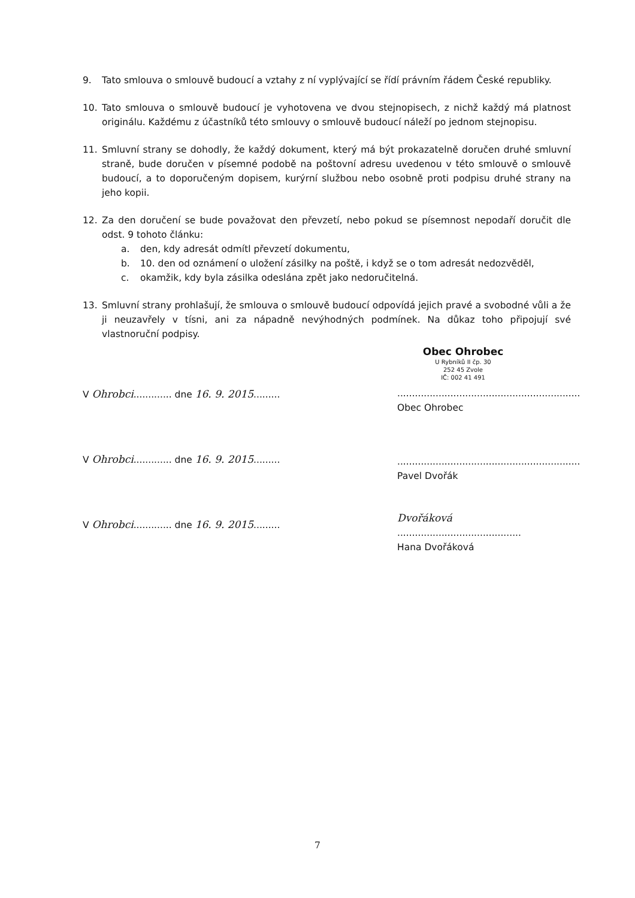9. Tato smlouva o smlouvě budoucí a vztahy z ní vyplývající se řídí právním řádem České republiky.
10. Tato smlouva o smlouvě budoucí je vyhotovena ve dvou stejnopisech, z nichž každý má platnost originálu. Každému z účastníků této smlouvy o smlouvě budoucí náleží po jednom stejnopisu.
11. Smluvní strany se dohodly, že každý dokument, který má být prokazatelně doručen druhé smluvní straně, bude doručen v písemné podobě na poštovní adresu uvedenou v této smlouvě o smlouvě budoucí, a to doporučeným dopisem, kurýrní službou nebo osobně proti podpisu druhé strany na jeho kopii.
12. Za den doručení se bude považovat den převzetí, nebo pokud se písemnost nepodaří doručit dle odst. 9 tohoto článku:
a. den, kdy adresát odmítl převzetí dokumentu,
b. 10. den od oznámení o uložení zásilky na poště, i když se o tom adresát nedozvěděl,
c. okamžik, kdy byla zásilka odeslána zpět jako nedoručitelná.
13. Smluvní strany prohlašují, že smlouva o smlouvě budoucí odpovídá jejich pravé a svobodné vůli a že ji neuzavřely v tísni, ani za nápadně nevýhodných podmínek. Na důkaz toho připojují své vlastnoruční podpisy.
V Ohrobci............. dne 16. 9. 2015.........
V Ohrobci............. dne 16. 9. 2015.........
V Ohrobci............. dne 16. 9. 2015.........
Obec Ohrobec
U Rybníků II čp. 30
252 45 Zvole
IČ: 002 41 491
..............................................................
Obec Ohrobec
..............................................................
Pavel Dvořák
Dvořáková
..........................................
Hana Dvořáková
7